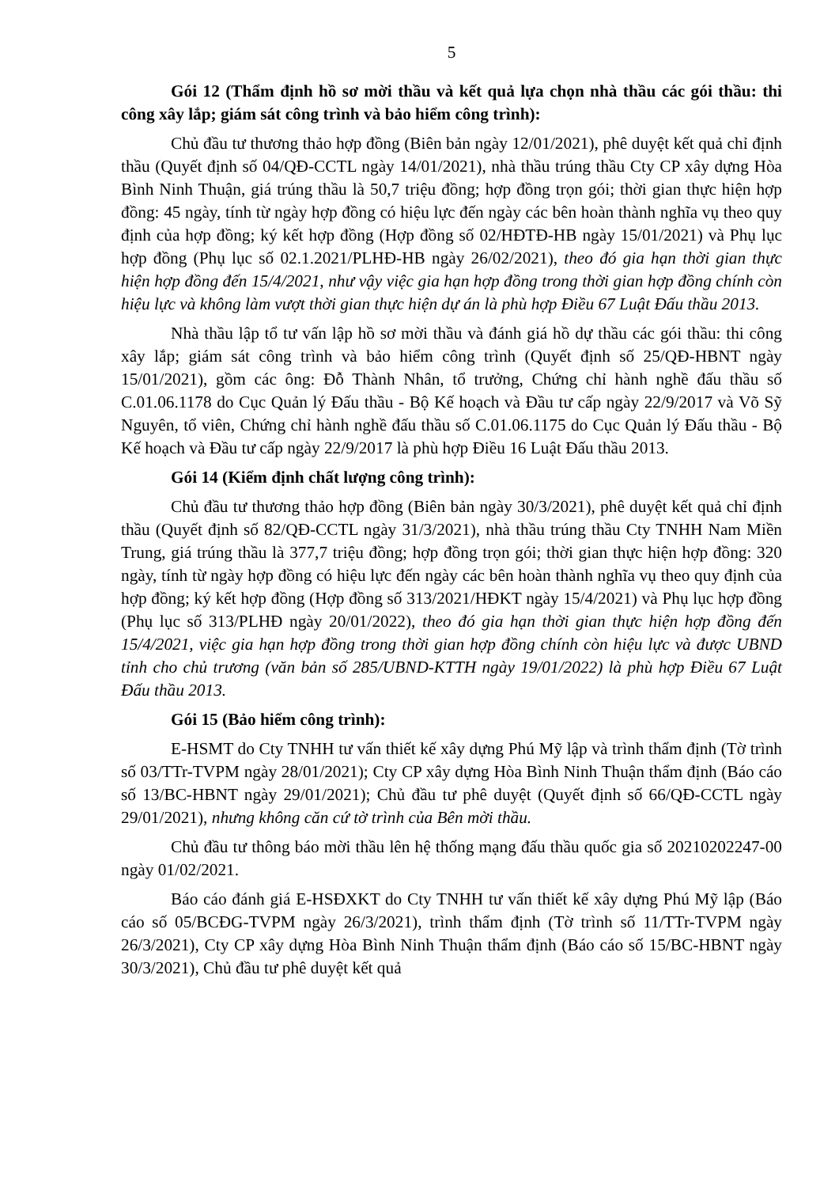5
Gói 12 (Thẩm định hồ sơ mời thầu và kết quả lựa chọn nhà thầu các gói thầu: thi công xây lắp; giám sát công trình và bảo hiểm công trình):
Chủ đầu tư thương thảo hợp đồng (Biên bản ngày 12/01/2021), phê duyệt kết quả chỉ định thầu (Quyết định số 04/QĐ-CCTL ngày 14/01/2021), nhà thầu trúng thầu Cty CP xây dựng Hòa Bình Ninh Thuận, giá trúng thầu là 50,7 triệu đồng; hợp đồng trọn gói; thời gian thực hiện hợp đồng: 45 ngày, tính từ ngày hợp đồng có hiệu lực đến ngày các bên hoàn thành nghĩa vụ theo quy định của hợp đồng; ký kết hợp đồng (Hợp đồng số 02/HĐTĐ-HB ngày 15/01/2021) và Phụ lục hợp đồng (Phụ lục số 02.1.2021/PLHĐ-HB ngày 26/02/2021), theo đó gia hạn thời gian thực hiện hợp đồng đến 15/4/2021, như vậy việc gia hạn hợp đồng trong thời gian hợp đồng chính còn hiệu lực và không làm vượt thời gian thực hiện dự án là phù hợp Điều 67 Luật Đấu thầu 2013.
Nhà thầu lập tổ tư vấn lập hồ sơ mời thầu và đánh giá hồ dự thầu các gói thầu: thi công xây lắp; giám sát công trình và bảo hiểm công trình (Quyết định số 25/QĐ-HBNT ngày 15/01/2021), gồm các ông: Đỗ Thành Nhân, tổ trưởng, Chứng chỉ hành nghề đấu thầu số C.01.06.1178 do Cục Quản lý Đấu thầu - Bộ Kế hoạch và Đầu tư cấp ngày 22/9/2017 và Võ Sỹ Nguyên, tổ viên, Chứng chỉ hành nghề đấu thầu số C.01.06.1175 do Cục Quản lý Đấu thầu - Bộ Kế hoạch và Đầu tư cấp ngày 22/9/2017 là phù hợp Điều 16 Luật Đấu thầu 2013.
Gói 14 (Kiểm định chất lượng công trình):
Chủ đầu tư thương thảo hợp đồng (Biên bản ngày 30/3/2021), phê duyệt kết quả chỉ định thầu (Quyết định số 82/QĐ-CCTL ngày 31/3/2021), nhà thầu trúng thầu Cty TNHH Nam Miền Trung, giá trúng thầu là 377,7 triệu đồng; hợp đồng trọn gói; thời gian thực hiện hợp đồng: 320 ngày, tính từ ngày hợp đồng có hiệu lực đến ngày các bên hoàn thành nghĩa vụ theo quy định của hợp đồng; ký kết hợp đồng (Hợp đồng số 313/2021/HĐKT ngày 15/4/2021) và Phụ lục hợp đồng (Phụ lục số 313/PLHĐ ngày 20/01/2022), theo đó gia hạn thời gian thực hiện hợp đồng đến 15/4/2021, việc gia hạn hợp đồng trong thời gian hợp đồng chính còn hiệu lực và được UBND tỉnh cho chủ trương (văn bản số 285/UBND-KTTH ngày 19/01/2022) là phù hợp Điều 67 Luật Đấu thầu 2013.
Gói 15 (Bảo hiểm công trình):
E-HSMT do Cty TNHH tư vấn thiết kế xây dựng Phú Mỹ lập và trình thẩm định (Tờ trình số 03/TTr-TVPM ngày 28/01/2021); Cty CP xây dựng Hòa Bình Ninh Thuận thẩm định (Báo cáo số 13/BC-HBNT ngày 29/01/2021); Chủ đầu tư phê duyệt (Quyết định số 66/QĐ-CCTL ngày 29/01/2021), nhưng không căn cứ tờ trình của Bên mời thầu.
Chủ đầu tư thông báo mời thầu lên hệ thống mạng đấu thầu quốc gia số 20210202247-00 ngày 01/02/2021.
Báo cáo đánh giá E-HSĐXKT do Cty TNHH tư vấn thiết kế xây dựng Phú Mỹ lập (Báo cáo số 05/BCĐG-TVPM ngày 26/3/2021), trình thẩm định (Tờ trình số 11/TTr-TVPM ngày 26/3/2021), Cty CP xây dựng Hòa Bình Ninh Thuận thẩm định (Báo cáo số 15/BC-HBNT ngày 30/3/2021), Chủ đầu tư phê duyệt kết quả